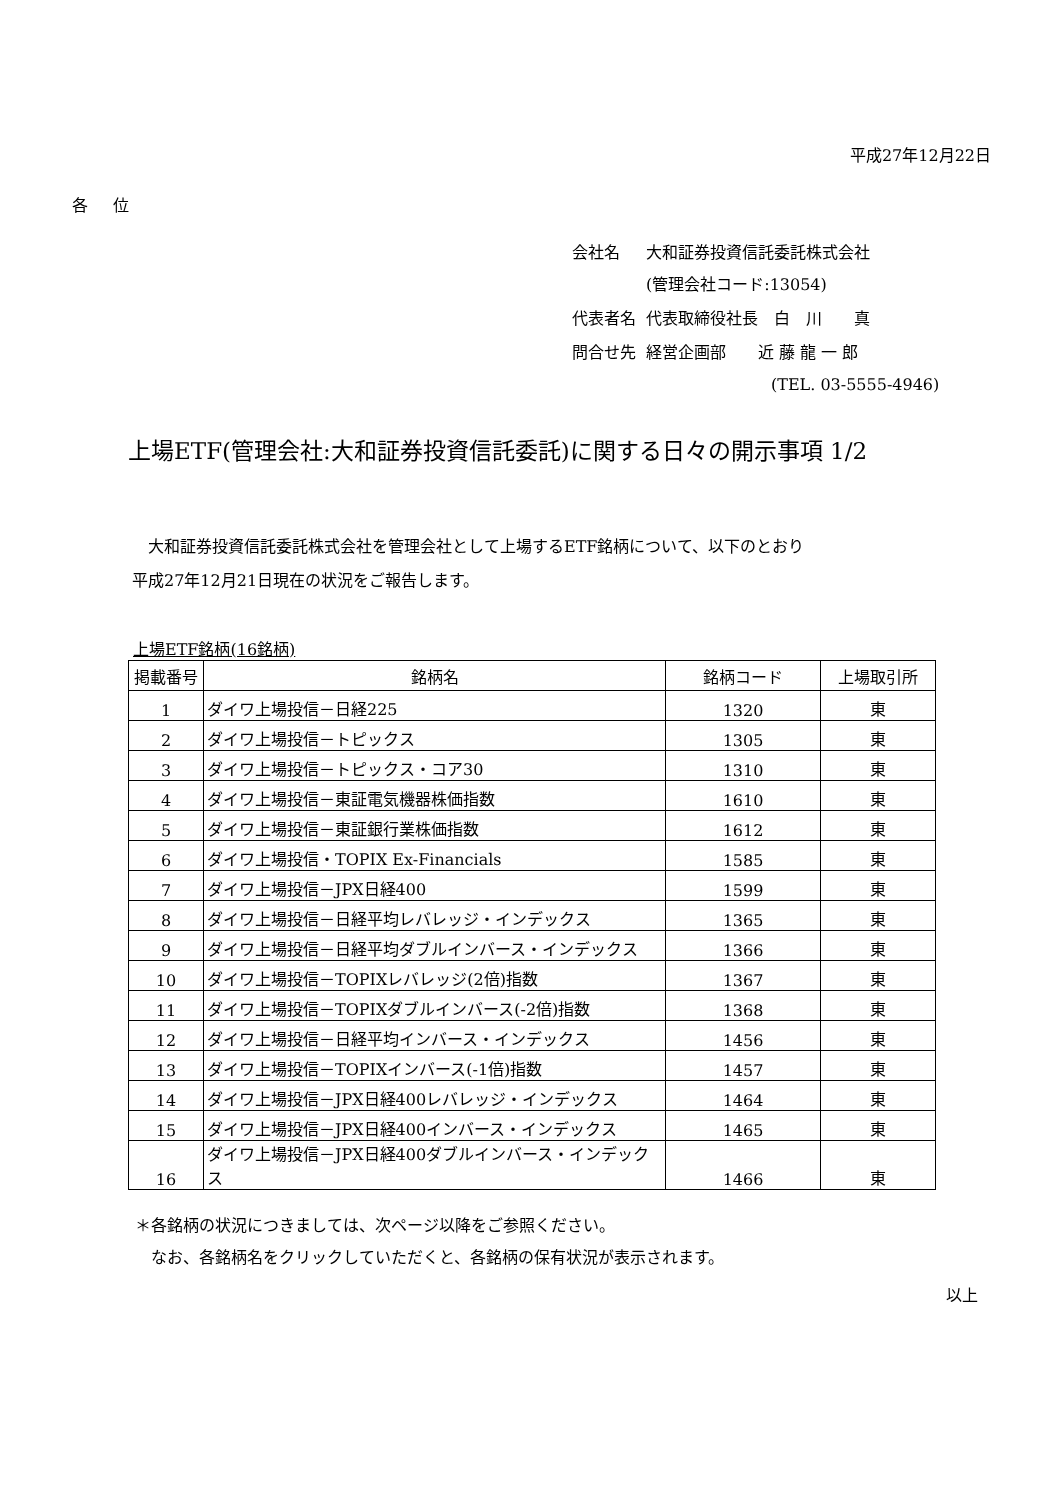平成27年12月22日
各 位
| 会社名 | 大和証券投資信託委託株式会社 (管理会社コード:13054) |
| 代表者名 | 代表取締役社長 白 川 真 |
| 問合せ先 | 経営企画部 近 藤 龍 一 郎 (TEL. 03-5555-4946) |
上場ETF(管理会社:大和証券投資信託委託)に関する日々の開示事項 1/2
　大和証券投資信託委託株式会社を管理会社として上場するETF銘柄について、以下のとおり
平成27年12月21日現在の状況をご報告します。
上場ETF銘柄(16銘柄)
| 掲載番号 | 銘柄名 | 銘柄コード | 上場取引所 |
| --- | --- | --- | --- |
| 1 | ダイワ上場投信－日経225 | 1320 | 東 |
| 2 | ダイワ上場投信－トピックス | 1305 | 東 |
| 3 | ダイワ上場投信－トピックス・コア30 | 1310 | 東 |
| 4 | ダイワ上場投信－東証電気機器株価指数 | 1610 | 東 |
| 5 | ダイワ上場投信－東証銀行業株価指数 | 1612 | 東 |
| 6 | ダイワ上場投信・TOPIX Ex-Financials | 1585 | 東 |
| 7 | ダイワ上場投信－JPX日経400 | 1599 | 東 |
| 8 | ダイワ上場投信－日経平均レバレッジ・インデックス | 1365 | 東 |
| 9 | ダイワ上場投信－日経平均ダブルインバース・インデックス | 1366 | 東 |
| 10 | ダイワ上場投信－TOPIXレバレッジ(2倍)指数 | 1367 | 東 |
| 11 | ダイワ上場投信－TOPIXダブルインバース(-2倍)指数 | 1368 | 東 |
| 12 | ダイワ上場投信－日経平均インバース・インデックス | 1456 | 東 |
| 13 | ダイワ上場投信－TOPIXインバース(-1倍)指数 | 1457 | 東 |
| 14 | ダイワ上場投信－JPX日経400レバレッジ・インデックス | 1464 | 東 |
| 15 | ダイワ上場投信－JPX日経400インバース・インデックス | 1465 | 東 |
| 16 | ダイワ上場投信－JPX日経400ダブルインバース・インデックス | 1466 | 東 |
＊各銘柄の状況につきましては、次ページ以降をご参照ください。
　なお、各銘柄名をクリックしていただくと、各銘柄の保有状況が表示されます。
以上